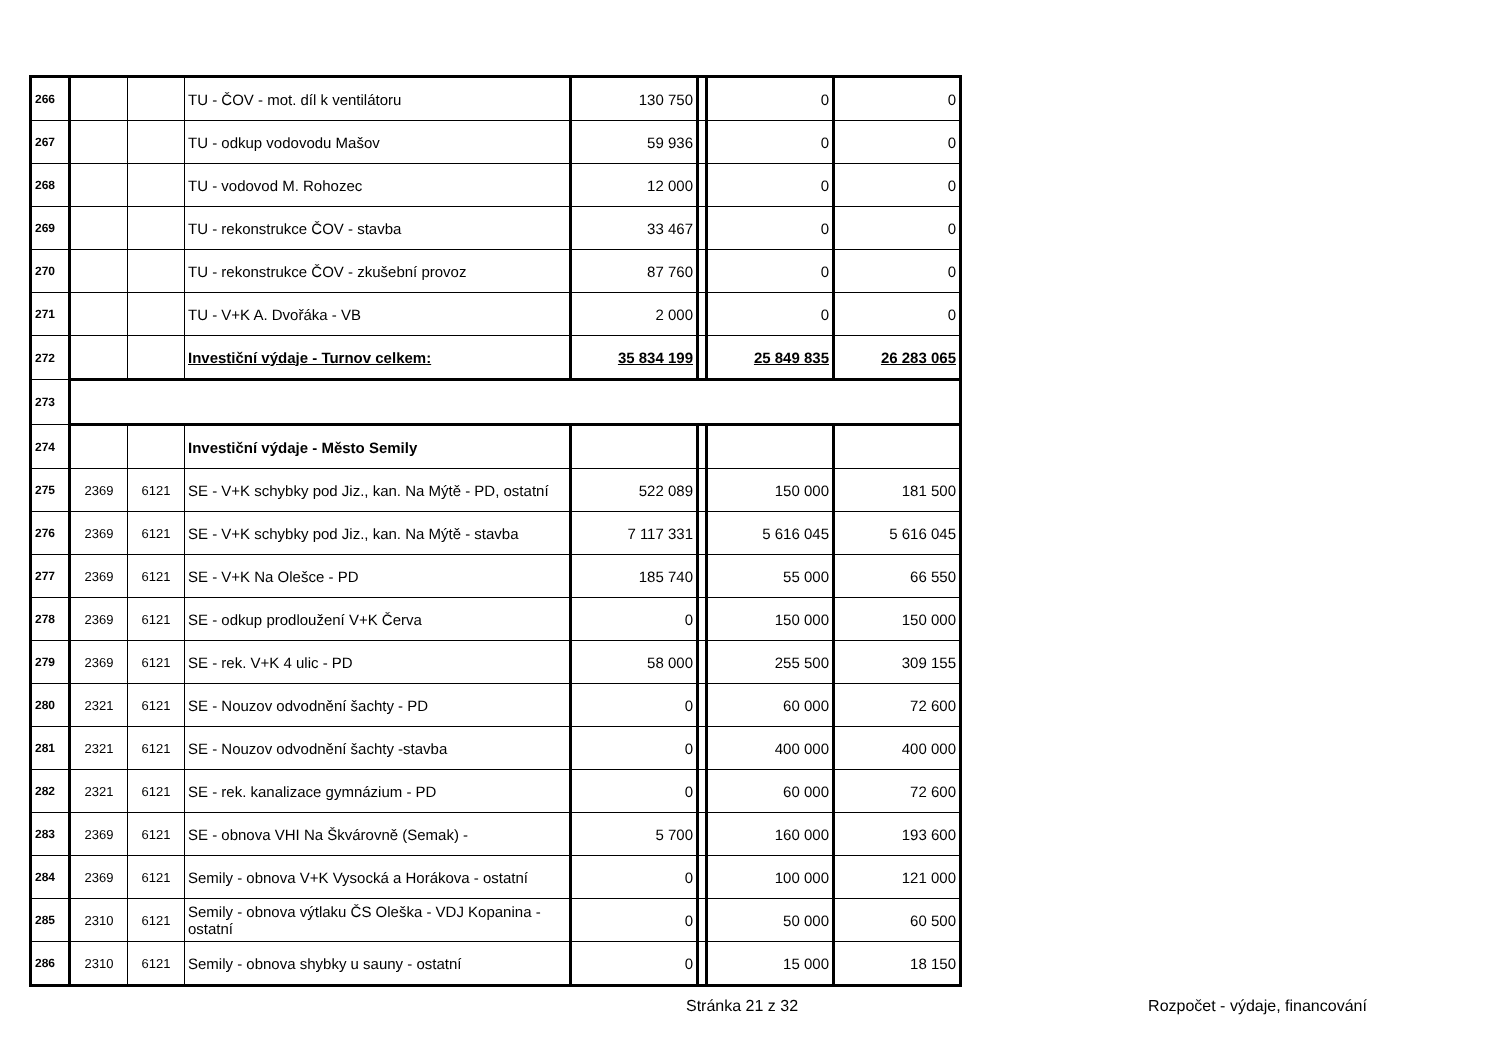| 266 | | | TU - ČOV - mot. díl k ventilátoru | 130 750 | | 0 | 0 |
| 267 | | | TU - odkup vodovodu Mašov | 59 936 | | 0 | 0 |
| 268 | | | TU - vodovod M. Rohozec | 12 000 | | 0 | 0 |
| 269 | | | TU - rekonstrukce ČOV - stavba | 33 467 | | 0 | 0 |
| 270 | | | TU - rekonstrukce ČOV - zkušební provoz | 87 760 | | 0 | 0 |
| 271 | | | TU - V+K A. Dvořáka - VB | 2 000 | | 0 | 0 |
| 272 | | | Investiční výdaje - Turnov celkem: | 35 834 199 | | 25 849 835 | 26 283 065 |
| 273 | | | | | | | |
| 274 | | | Investiční výdaje - Město Semily | | | | |
| 275 | 2369 | 6121 | SE - V+K schybky pod Jiz., kan. Na Mýtě - PD, ostatní | 522 089 | | 150 000 | 181 500 |
| 276 | 2369 | 6121 | SE - V+K schybky pod Jiz., kan. Na Mýtě - stavba | 7 117 331 | | 5 616 045 | 5 616 045 |
| 277 | 2369 | 6121 | SE - V+K Na Olešce - PD | 185 740 | | 55 000 | 66 550 |
| 278 | 2369 | 6121 | SE - odkup prodloužení V+K Červa | 0 | | 150 000 | 150 000 |
| 279 | 2369 | 6121 | SE - rek. V+K 4 ulic - PD | 58 000 | | 255 500 | 309 155 |
| 280 | 2321 | 6121 | SE - Nouzov odvodnění šachty - PD | 0 | | 60 000 | 72 600 |
| 281 | 2321 | 6121 | SE - Nouzov odvodnění šachty -stavba | 0 | | 400 000 | 400 000 |
| 282 | 2321 | 6121 | SE - rek. kanalizace gymnázium - PD | 0 | | 60 000 | 72 600 |
| 283 | 2369 | 6121 | SE - obnova VHI Na Škvárovně (Semak) - | 5 700 | | 160 000 | 193 600 |
| 284 | 2369 | 6121 | Semily - obnova V+K Vysocká a Horákova - ostatní | 0 | | 100 000 | 121 000 |
| 285 | 2310 | 6121 | Semily - obnova výtlaku ČS Oleška - VDJ Kopanina - ostatní | 0 | | 50 000 | 60 500 |
| 286 | 2310 | 6121 | Semily - obnova shybky u sauny - ostatní | 0 | | 15 000 | 18 150 |
Stránka 21 z 32 Rozpočet - výdaje, financování